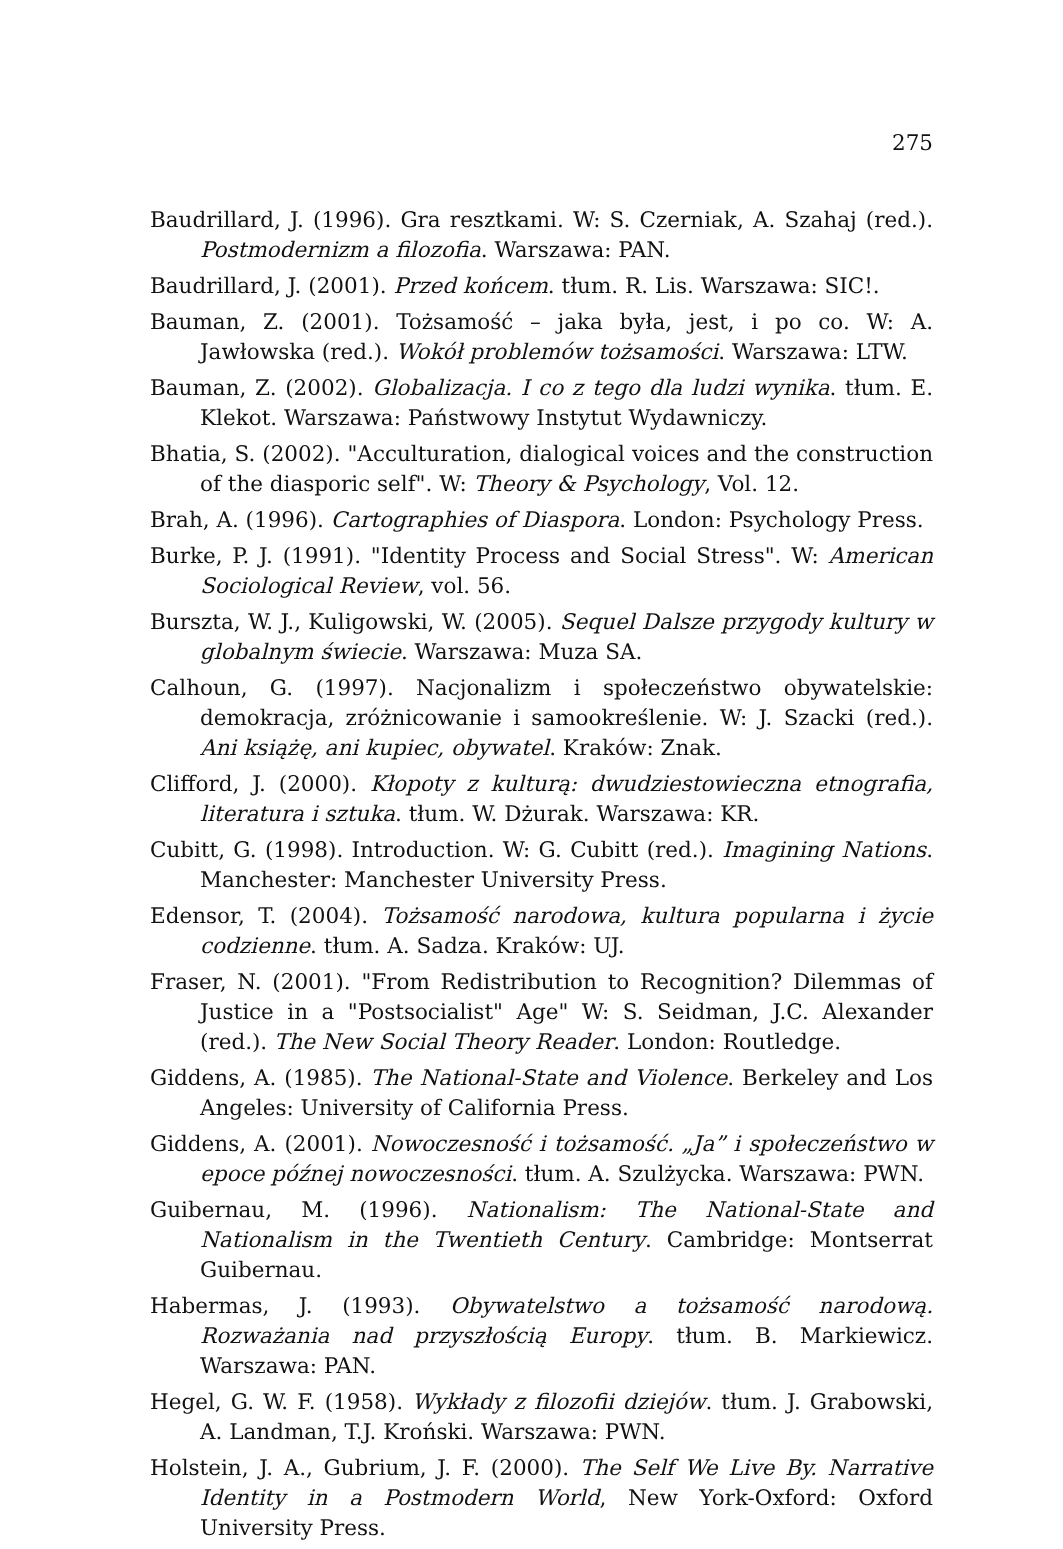275
Baudrillard, J. (1996). Gra resztkami. W: S. Czerniak, A. Szahaj (red.). Postmodernizm a filozofia. Warszawa: PAN.
Baudrillard, J. (2001). Przed końcem. tłum. R. Lis. Warszawa: SIC!.
Bauman, Z. (2001). Tożsamość – jaka była, jest, i po co. W: A. Jawłowska (red.). Wokół problemów tożsamości. Warszawa: LTW.
Bauman, Z. (2002). Globalizacja. I co z tego dla ludzi wynika. tłum. E. Klekot. Warszawa: Państwowy Instytut Wydawniczy.
Bhatia, S. (2002). "Acculturation, dialogical voices and the construction of the diasporic self". W: Theory & Psychology, Vol. 12.
Brah, A. (1996). Cartographies of Diaspora. London: Psychology Press.
Burke, P. J. (1991). "Identity Process and Social Stress". W: American Sociological Review, vol. 56.
Burszta, W. J., Kuligowski, W. (2005). Sequel Dalsze przygody kultury w globalnym świecie. Warszawa: Muza SA.
Calhoun, G. (1997). Nacjonalizm i społeczeństwo obywatelskie: demokracja, zróżnicowanie i samookreślenie. W: J. Szacki (red.). Ani książę, ani kupiec, obywatel. Kraków: Znak.
Clifford, J. (2000). Kłopoty z kulturą: dwudziestowieczna etnografia, literatura i sztuka. tłum. W. Dżurak. Warszawa: KR.
Cubitt, G. (1998). Introduction. W: G. Cubitt (red.). Imagining Nations. Manchester: Manchester University Press.
Edensor, T. (2004). Tożsamość narodowa, kultura popularna i życie codzienne. tłum. A. Sadza. Kraków: UJ.
Fraser, N. (2001). "From Redistribution to Recognition? Dilemmas of Justice in a "Postsocialist" Age" W: S. Seidman, J.C. Alexander (red.). The New Social Theory Reader. London: Routledge.
Giddens, A. (1985). The National-State and Violence. Berkeley and Los Angeles: University of California Press.
Giddens, A. (2001). Nowoczesność i tożsamość. „Ja” i społeczeństwo w epoce późnej nowoczesności. tłum. A. Szulżycka. Warszawa: PWN.
Guibernau, M. (1996). Nationalism: The National-State and Nationalism in the Twentieth Century. Cambridge: Montserrat Guibernau.
Habermas, J. (1993). Obywatelstwo a tożsamość narodową. Rozważania nad przyszłością Europy. tłum. B. Markiewicz. Warszawa: PAN.
Hegel, G. W. F. (1958). Wykłady z filozofii dziejów. tłum. J. Grabowski, A. Landman, T.J. Kroński. Warszawa: PWN.
Holstein, J. A., Gubrium, J. F. (2000). The Self We Live By. Narrative Identity in a Postmodern World, New York-Oxford: Oxford University Press.